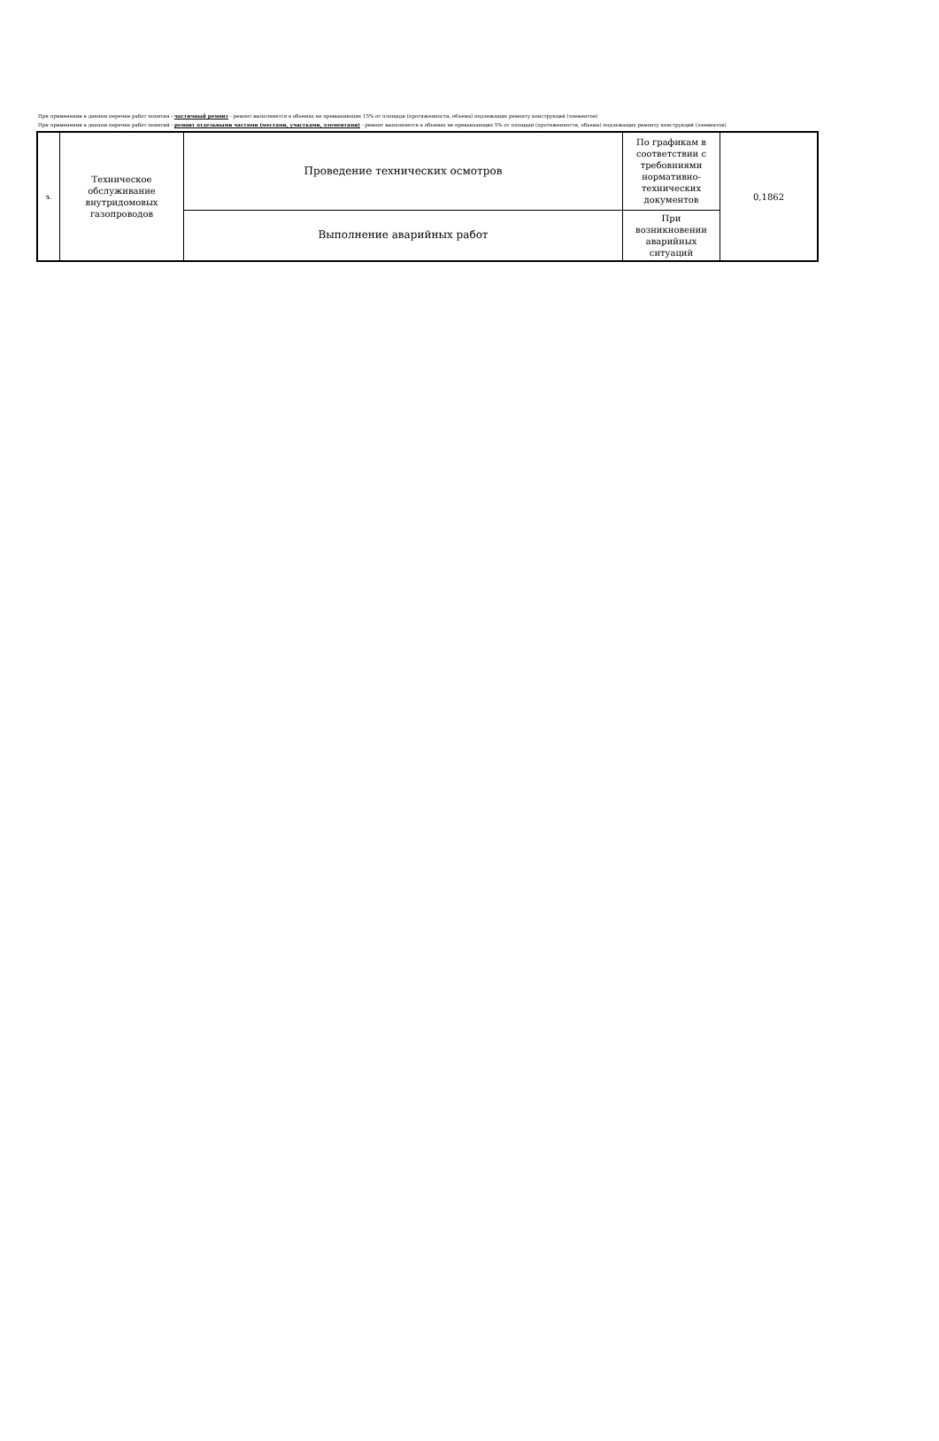При применении в данном перечне работ понятия - частичный ремонт - ремонт выполняется в объемах не превышающих 15% от площади (протяженности, объема) подлежащих ремонту конструкций (элементов)
При применении в данном перечне работ понятий - ремонт отдельными частями (местами, участками, элементами) - ремонт выполняется в объемах не превышающих 5% от площади (протяженности, объема) подлежащих ремонту конструкций (элементов)
| 5. | Техническое обслуживание внутридомовых газопроводов | Проведение технических осмотров | По графикам в соответствии с требовниями нормативно-технических документов | 0,1862 |
| | | Выполнение аварийных работ | При возникновении аварийных ситуаций | |